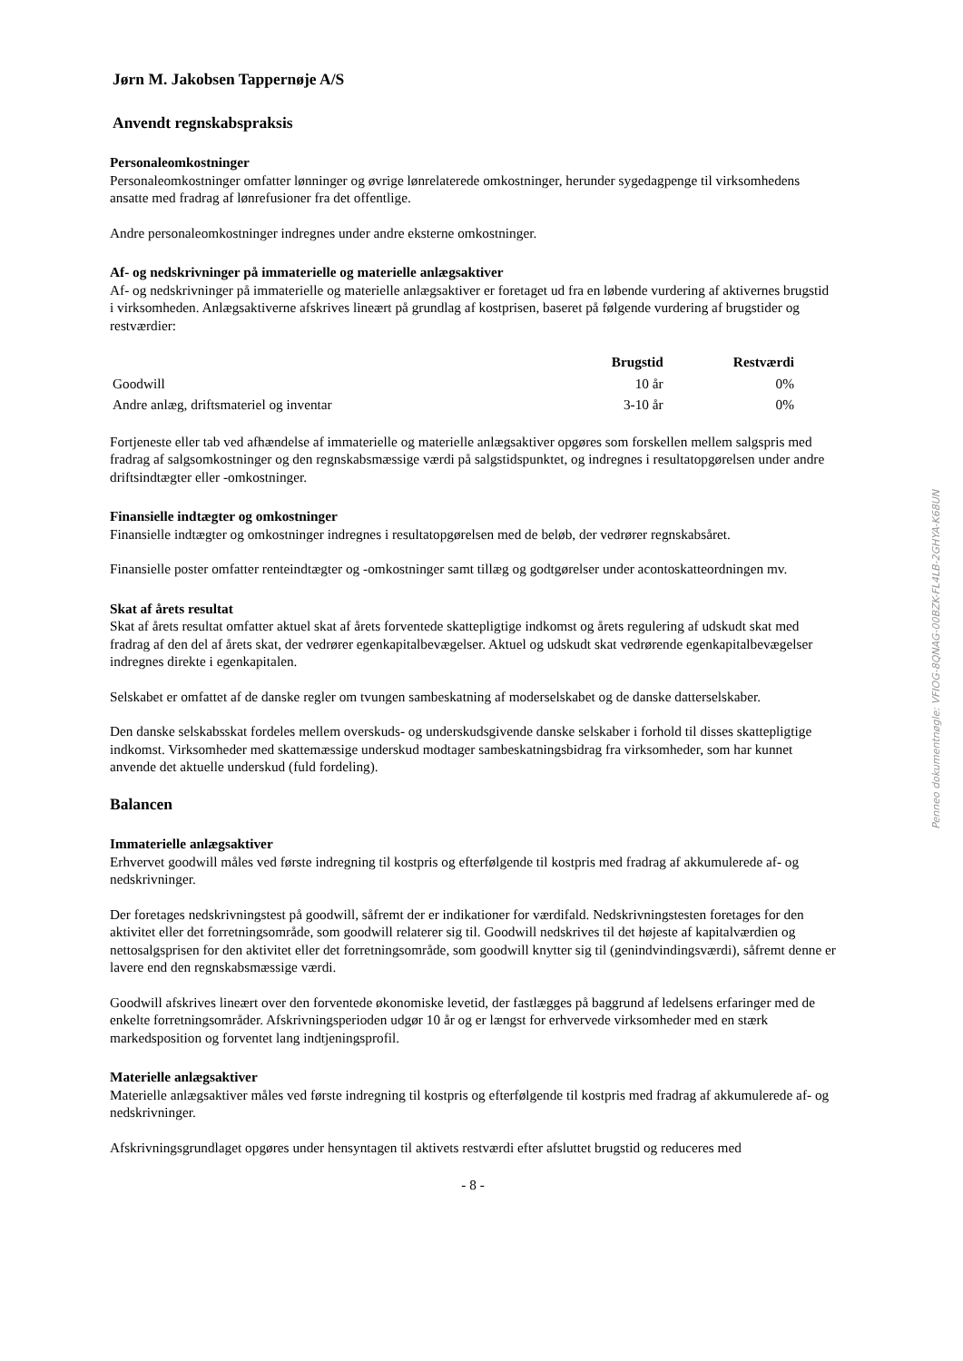Jørn M. Jakobsen Tappernøje A/S
Anvendt regnskabspraksis
Personaleomkostninger
Personaleomkostninger omfatter lønninger og øvrige lønrelaterede omkostninger, herunder sygedagpenge til virksomhedens ansatte med fradrag af lønrefusioner fra det offentlige.
Andre personaleomkostninger indregnes under andre eksterne omkostninger.
Af- og nedskrivninger på immaterielle og materielle anlægsaktiver
Af- og nedskrivninger på immaterielle og materielle anlægsaktiver er foretaget ud fra en løbende vurdering af aktivernes brugstid i virksomheden. Anlægsaktiverne afskrives lineært på grundlag af kostprisen, baseret på følgende vurdering af brugstider og restværdier:
| | Brugstid | Restværdi |
| --- | --- | --- |
| Goodwill | 10 år | 0% |
| Andre anlæg, driftsmateriel og inventar | 3-10 år | 0% |
Fortjeneste eller tab ved afhændelse af immaterielle og materielle anlægsaktiver opgøres som forskellen mellem salgspris med fradrag af salgsomkostninger og den regnskabsmæssige værdi på salgstidspunktet, og indregnes i resultatopgørelsen under andre driftsindtægter eller -omkostninger.
Finansielle indtægter og omkostninger
Finansielle indtægter og omkostninger indregnes i resultatopgørelsen med de beløb, der vedrører regnskabsåret.
Finansielle poster omfatter renteindtægter og -omkostninger samt tillæg og godtgørelser under acontoskatteordningen mv.
Skat af årets resultat
Skat af årets resultat omfatter aktuel skat af årets forventede skattepligtige indkomst og årets regulering af udskudt skat med fradrag af den del af årets skat, der vedrører egenkapitalbevægelser. Aktuel og udskudt skat vedrørende egenkapitalbevægelser indregnes direkte i egenkapitalen.
Selskabet er omfattet af de danske regler om tvungen sambeskatning af moderselskabet og de danske datterselskaber.
Den danske selskabsskat fordeles mellem overskuds- og underskudsgivende danske selskaber i forhold til disses skattepligtige indkomst. Virksomheder med skattemæssige underskud modtager sambeskatningsbidrag fra virksomheder, som har kunnet anvende det aktuelle underskud (fuld fordeling).
Balancen
Immaterielle anlægsaktiver
Erhvervet goodwill måles ved første indregning til kostpris og efterfølgende til kostpris med fradrag af akkumulerede af- og nedskrivninger.
Der foretages nedskrivningstest på goodwill, såfremt der er indikationer for værdifald. Nedskrivningstesten foretages for den aktivitet eller det forretningsområde, som goodwill relaterer sig til. Goodwill nedskrives til det højeste af kapitalværdien og nettosalgsprisen for den aktivitet eller det forretningsområde, som goodwill knytter sig til (genindvindingsværdi), såfremt denne er lavere end den regnskabsmæssige værdi.
Goodwill afskrives lineært over den forventede økonomiske levetid, der fastlægges på baggrund af ledelsens erfaringer med de enkelte forretningsområder. Afskrivningsperioden udgør 10 år og er længst for erhvervede virksomheder med en stærk markedsposition og forventet lang indtjeningsprofil.
Materielle anlægsaktiver
Materielle anlægsaktiver måles ved første indregning til kostpris og efterfølgende til kostpris med fradrag af akkumulerede af- og nedskrivninger.
Afskrivningsgrundlaget opgøres under hensyntagen til aktivets restværdi efter afsluttet brugstid og reduceres med
- 8 -
Penneo dokumentnøgle: VFIOG-8QNAG-00BZK-FL4LB-2GHYA-K68UN